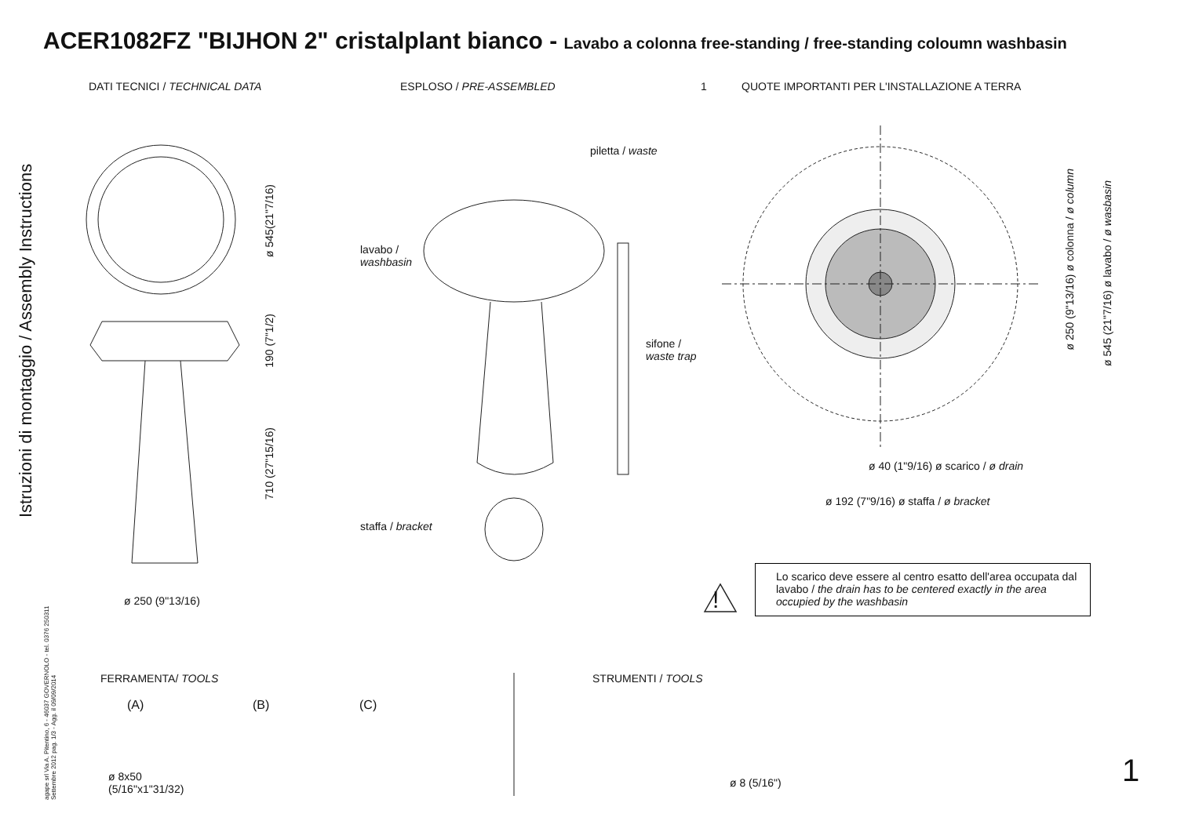ACER1082FZ "BIJHON 2" cristalplant bianco - Lavabo a colonna free-standing / free-standing coloumn washbasin
Istruzioni di montaggio / Assembly Instructions
agape srl Via A. Pitentino, 6 - 46037 GOVERNOLO - tel. 0376 250311
Settembre 2012 pag. 1/3 - Agg. il 09/09/2014
DATI TECNICI / TECHNICAL DATA ESPLOSO / PRE-ASSEMBLED 1
QUOTE IMPORTANTI PER L'INSTALLAZIONE A TERRA
ø 545(21"7/16)
190 (7"1/2)
710 (27"15/16)
ø 250 (9"13/16)
piletta / waste
lavabo /
washbasin
sifone /
waste trap
staffa / bracket
ø 250 (9"13/16) ø colonna / ø column
ø 545 (21"7/16) ø lavabo / ø wasbasin
ø 40 (1"9/16) ø scarico / ø drain
ø 192 (7"9/16) ø staffa / ø bracket
!
Lo scarico deve essere al centro esatto dell'area occupata dal lavabo / the drain has to be centered exactly in the area occupied by the washbasin
FERRAMENTA/ TOOLS
(A) (B) (C)
ø 8x50
(5/16"x1"31/32)
STRUMENTI / TOOLS
ø 8 (5/16") 1